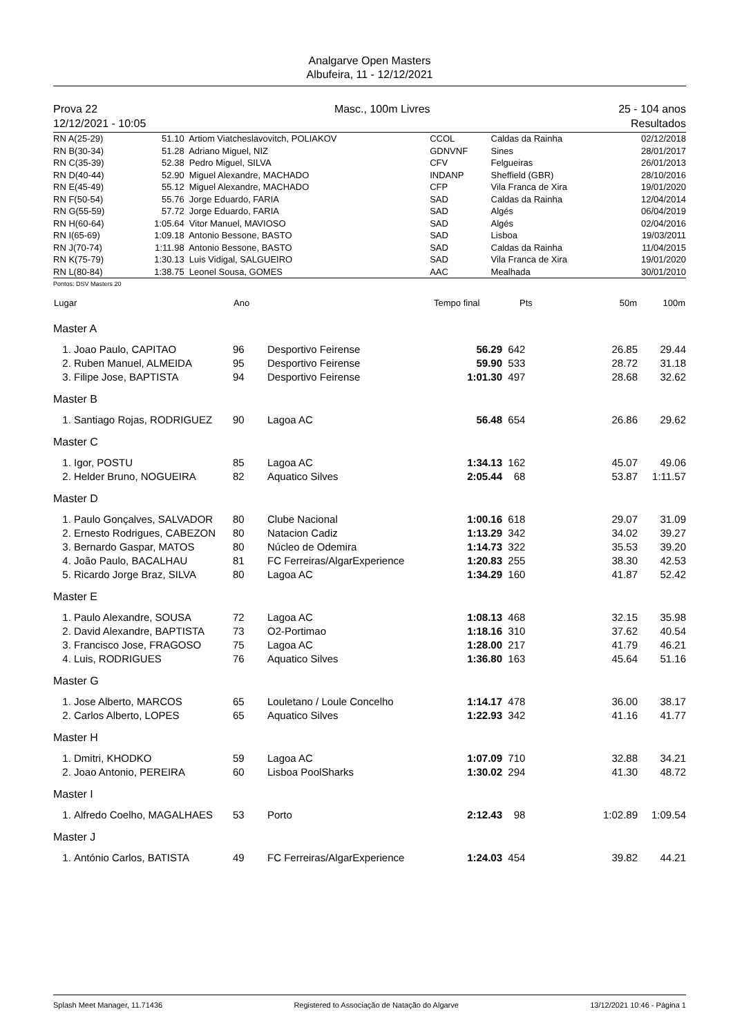Analgarve Open Masters
Albufeira, 11 - 12/12/2021
Prova 22
12/12/2021 - 10:05
Masc., 100m Livres 25 - 104 anos
Resultados
| RN A(25-29) | 51.10 | Artiom Viatcheslavovitch, POLIAKOV | CCOL | Caldas da Rainha | 02/12/2018 |
| RN B(30-34) | 51.28 | Adriano Miguel, NIZ | GDNVNF | Sines | 28/01/2017 |
| RN C(35-39) | 52.38 | Pedro Miguel, SILVA | CFV | Felgueiras | 26/01/2013 |
| RN D(40-44) | 52.90 | Miguel Alexandre, MACHADO | INDANP | Sheffield (GBR) | 28/10/2016 |
| RN E(45-49) | 55.12 | Miguel Alexandre, MACHADO | CFP | Vila Franca de Xira | 19/01/2020 |
| RN F(50-54) | 55.76 | Jorge Eduardo, FARIA | SAD | Caldas da Rainha | 12/04/2014 |
| RN G(55-59) | 57.72 | Jorge Eduardo, FARIA | SAD | Algés | 06/04/2019 |
| RN H(60-64) | 1:05.64 | Vitor Manuel, MAVIOSO | SAD | Algés | 02/04/2016 |
| RN I(65-69) | 1:09.18 | Antonio Bessone, BASTO | SAD | Lisboa | 19/03/2011 |
| RN J(70-74) | 1:11.98 | Antonio Bessone, BASTO | SAD | Caldas da Rainha | 11/04/2015 |
| RN K(75-79) | 1:30.13 | Luis Vidigal, SALGUEIRO | SAD | Vila Franca de Xira | 19/01/2020 |
| RN L(80-84) | 1:38.75 | Leonel Sousa, GOMES | AAC | Mealhada | 30/01/2010 |
Pontos: DSV Masters 20
| Lugar | | Ano | | Tempo final | Pts | 50m | 100m |
| --- | --- | --- | --- | --- | --- | --- | --- |
| Master A | | | | | | | |
| 1. | Joao Paulo, CAPITAO | 96 | Desportivo Feirense | 56.29 | 642 | 26.85 | 29.44 |
| 2. | Ruben Manuel, ALMEIDA | 95 | Desportivo Feirense | 59.90 | 533 | 28.72 | 31.18 |
| 3. | Filipe Jose, BAPTISTA | 94 | Desportivo Feirense | 1:01.30 | 497 | 28.68 | 32.62 |
| Master B | | | | | | | |
| 1. | Santiago Rojas, RODRIGUEZ | 90 | Lagoa AC | 56.48 | 654 | 26.86 | 29.62 |
| Master C | | | | | | | |
| 1. | Igor, POSTU | 85 | Lagoa AC | 1:34.13 | 162 | 45.07 | 49.06 |
| 2. | Helder Bruno, NOGUEIRA | 82 | Aquatico Silves | 2:05.44 | 68 | 53.87 | 1:11.57 |
| Master D | | | | | | | |
| 1. | Paulo Gonçalves, SALVADOR | 80 | Clube Nacional | 1:00.16 | 618 | 29.07 | 31.09 |
| 2. | Ernesto Rodrigues, CABEZON | 80 | Natacion Cadiz | 1:13.29 | 342 | 34.02 | 39.27 |
| 3. | Bernardo Gaspar, MATOS | 80 | Núcleo de Odemira | 1:14.73 | 322 | 35.53 | 39.20 |
| 4. | João Paulo, BACALHAU | 81 | FC Ferreiras/AlgarExperience | 1:20.83 | 255 | 38.30 | 42.53 |
| 5. | Ricardo Jorge Braz, SILVA | 80 | Lagoa AC | 1:34.29 | 160 | 41.87 | 52.42 |
| Master E | | | | | | | |
| 1. | Paulo Alexandre, SOUSA | 72 | Lagoa AC | 1:08.13 | 468 | 32.15 | 35.98 |
| 2. | David Alexandre, BAPTISTA | 73 | O2-Portimao | 1:18.16 | 310 | 37.62 | 40.54 |
| 3. | Francisco Jose, FRAGOSO | 75 | Lagoa AC | 1:28.00 | 217 | 41.79 | 46.21 |
| 4. | Luis, RODRIGUES | 76 | Aquatico Silves | 1:36.80 | 163 | 45.64 | 51.16 |
| Master G | | | | | | | |
| 1. | Jose Alberto, MARCOS | 65 | Louletano / Loule Concelho | 1:14.17 | 478 | 36.00 | 38.17 |
| 2. | Carlos Alberto, LOPES | 65 | Aquatico Silves | 1:22.93 | 342 | 41.16 | 41.77 |
| Master H | | | | | | | |
| 1. | Dmitri, KHODKO | 59 | Lagoa AC | 1:07.09 | 710 | 32.88 | 34.21 |
| 2. | Joao Antonio, PEREIRA | 60 | Lisboa PoolSharks | 1:30.02 | 294 | 41.30 | 48.72 |
| Master I | | | | | | | |
| 1. | Alfredo Coelho, MAGALHAES | 53 | Porto | 2:12.43 | 98 | 1:02.89 | 1:09.54 |
| Master J | | | | | | | |
| 1. | António Carlos, BATISTA | 49 | FC Ferreiras/AlgarExperience | 1:24.03 | 454 | 39.82 | 44.21 |
Splash Meet Manager, 11.71436 Registered to Associação de Natação do Algarve 13/12/2021 10:46 - Página 1